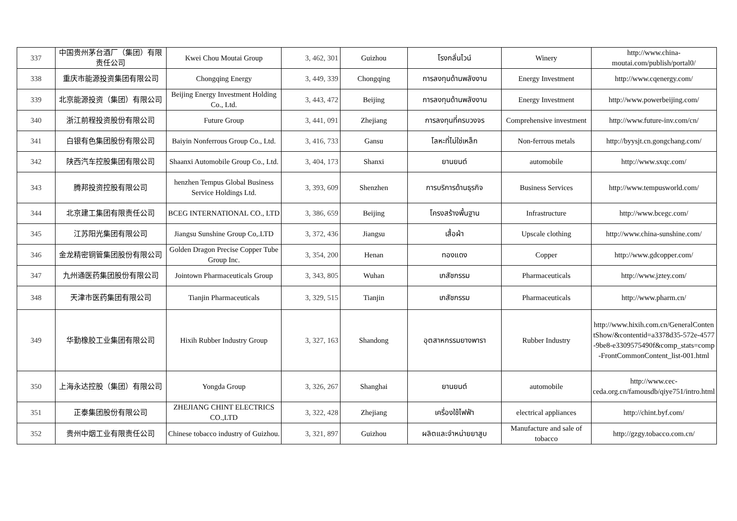| 337 | 中国贵州茅台酒厂（集团）有限责任公司 | Kwei Chou Moutai Group | 3, 462, 301 | Guizhou | โรงกลั่นไวน์ | Winery | http://www.china-moutai.com/publish/portal0/ |
| 338 | 重庆市能源投资集团有限公司 | Chongqing Energy | 3, 449, 339 | Chongqing | การลงทุนด้านพลังงาน | Energy Investment | http://www.cqenergy.com/ |
| 339 | 北京能源投资（集团）有限公司 | Beijing Energy Investment Holding Co., Ltd. | 3, 443, 472 | Beijing | การลงทุนด้านพลังงาน | Energy Investment | http://www.powerbeijing.com/ |
| 340 | 浙江前程投资股份有限公司 | Future Group | 3, 441, 091 | Zhejiang | การลงทุนที่ครบวงจร | Comprehensive investment | http://www.future-inv.com/cn/ |
| 341 | 白银有色集团股份有限公司 | Baiyin Nonferrous Group Co., Ltd. | 3, 416, 733 | Gansu | โลหะที่ไม่ใช่เหล็ก | Non-ferrous metals | http://byysjt.cn.gongchang.com/ |
| 342 | 陕西汽车控股集团有限公司 | Shaanxi Automobile Group Co., Ltd. | 3, 404, 173 | Shanxi | ยานยนต์ | automobile | http://www.sxqc.com/ |
| 343 | 腾邦投资控股有限公司 | henzhen Tempus Global Business Service Holdings Ltd. | 3, 393, 609 | Shenzhen | การบริการด้านธุรกิจ | Business Services | http://www.tempusworld.com/ |
| 344 | 北京建工集团有限责任公司 | BCEG INTERNATIONAL CO., LTD | 3, 386, 659 | Beijing | โครงสร้างพื้นฐาน | Infrastructure | http://www.bcegc.com/ |
| 345 | 江苏阳光集团有限公司 | Jiangsu Sunshine Group Co,.LTD | 3, 372, 436 | Jiangsu | เสื้อผ้า | Upscale clothing | http://www.china-sunshine.com/ |
| 346 | 金龙精密铜管集团股份有限公司 | Golden Dragon Precise Copper Tube Group Inc. | 3, 354, 200 | Henan | ทองแดง | Copper | http://www.gdcopper.com/ |
| 347 | 九州通医药集团股份有限公司 | Jointown Pharmaceuticals Group | 3, 343, 805 | Wuhan | เภสัชกรรม | Pharmaceuticals | http://www.jztey.com/ |
| 348 | 天津市医药集团有限公司 | Tianjin Pharmaceuticals | 3, 329, 515 | Tianjin | เภสัชกรรม | Pharmaceuticals | http://www.pharm.cn/ |
| 349 | 华勤橡胶工业集团有限公司 | Hixih Rubber Industry Group | 3, 327, 163 | Shandong | อุตสาหกรรมยางพารา | Rubber Industry | http://www.hixih.com.cn/GeneralContentShow/&contentid=a3378d35-572e-4577-9be8-e3309575490f&comp_stats=comp-FrontCommonContent_list-001.html |
| 350 | 上海永达控股（集团）有限公司 | Yongda Group | 3, 326, 267 | Shanghai | ยานยนต์ | automobile | http://www.cec-ceda.org.cn/famousdb/qiye751/intro.html |
| 351 | 正泰集团股份有限公司 | ZHEJIANG CHINT ELECTRICS CO.,LTD | 3, 322, 428 | Zhejiang | เครื่องใช้ไฟฟ้า | electrical appliances | http://chint.byf.com/ |
| 352 | 贵州中烟工业有限责任公司 | Chinese tobacco industry of Guizhou. | 3, 321, 897 | Guizhou | ผลิตและจำหน่ายยาสูบ | Manufacture and sale of tobacco | http://gzgy.tobacco.com.cn/ |